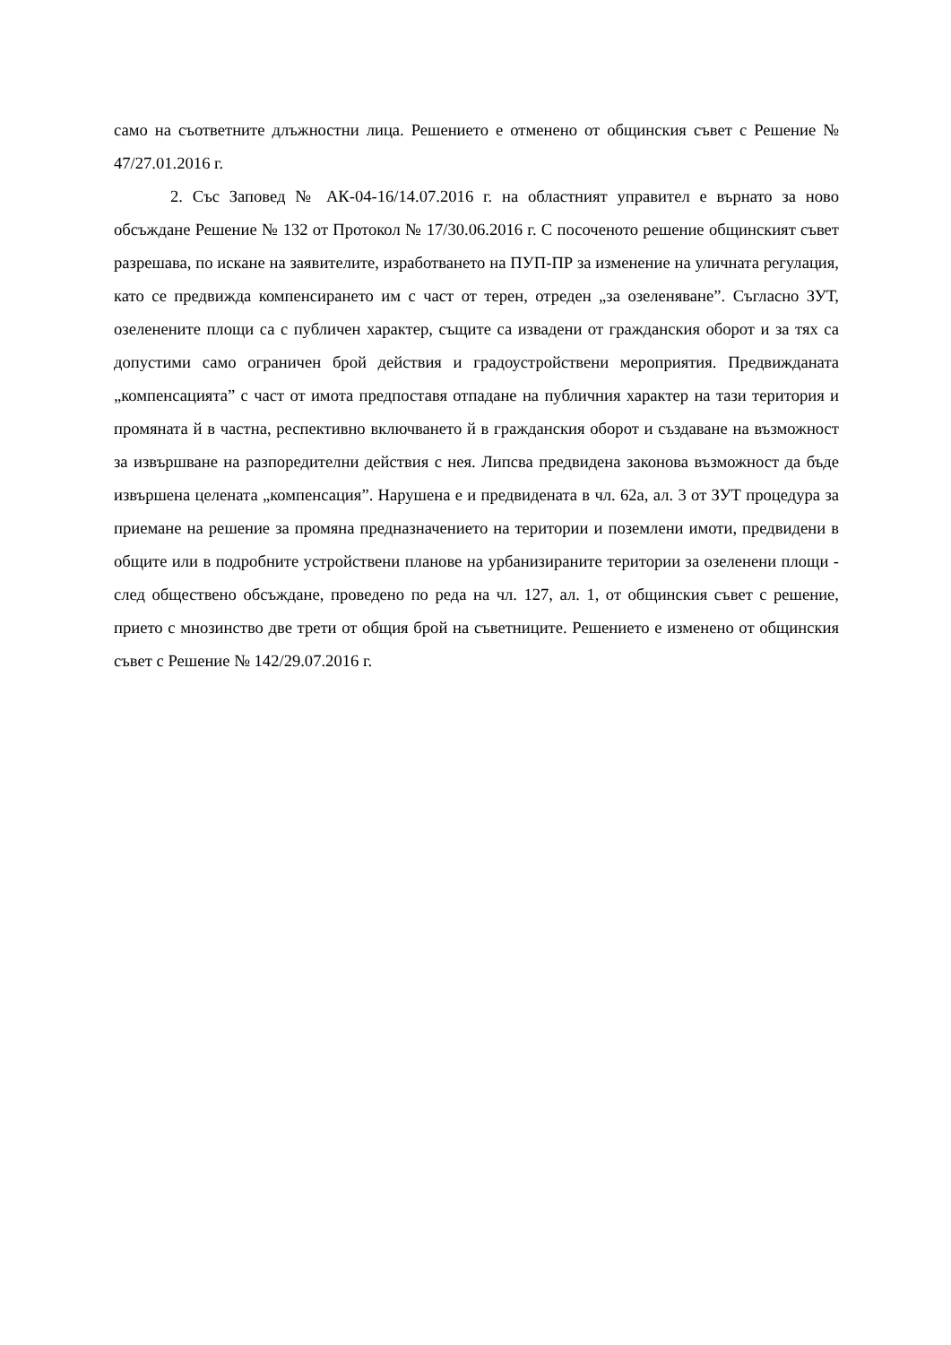само на съответните длъжностни лица. Решението е отменено от общинския съвет с Решение № 47/27.01.2016 г.
2. Със Заповед № АК-04-16/14.07.2016 г. на областният управител е върнато за ново обсъждане Решение № 132 от Протокол № 17/30.06.2016 г. С посоченото решение общинският съвет разрешава, по искане на заявителите, изработването на ПУП-ПР за изменение на уличната регулация, като се предвижда компенсирането им с част от терен, отреден „за озеленяване”. Съгласно ЗУТ, озеленените площи са с публичен характер, същите са извадени от гражданския оборот и за тях са допустими само ограничен брой действия и градоустройствени мероприятия. Предвижданата „компенсацията” с част от имота предпоставя отпадане на публичния характер на тази територия и промяната й в частна, респективно включването й в гражданския оборот и създаване на възможност за извършване на разпоредителни действия с нея. Липсва предвидена законова възможност да бъде извършена целената „компенсация”. Нарушена е и предвидената в чл. 62а, ал. 3 от ЗУТ процедура за приемане на решение за промяна предназначението на територии и поземлени имоти, предвидени в общите или в подробните устройствени планове на урбанизираните територии за озеленени площи - след обществено обсъждане, проведено по реда на чл. 127, ал. 1, от общинския съвет с решение, прието с мнозинство две трети от общия брой на съветниците. Решението е изменено от общинския съвет с Решение № 142/29.07.2016 г.